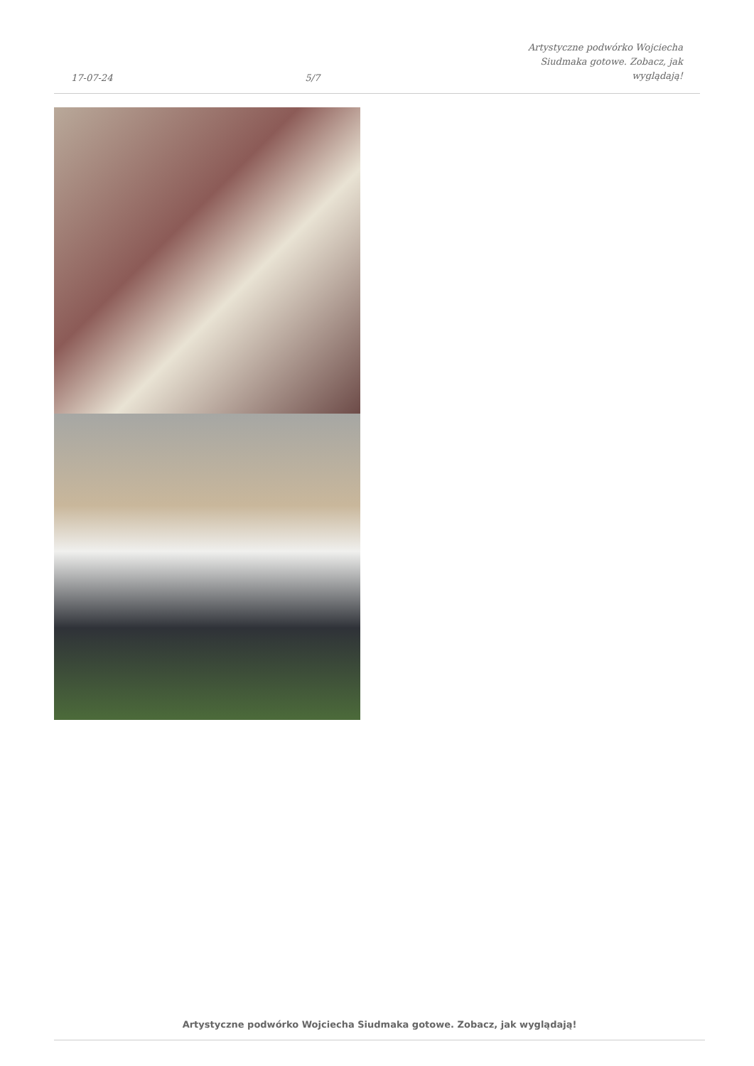17-07-24 5/7 Artystyczne podwórko Wojciecha Siudmaka gotowe. Zobacz, jak wyglądają!
Artystyczne podwórko Wojciecha Siudmaka gotowe. Zobacz, jak wyglądają!